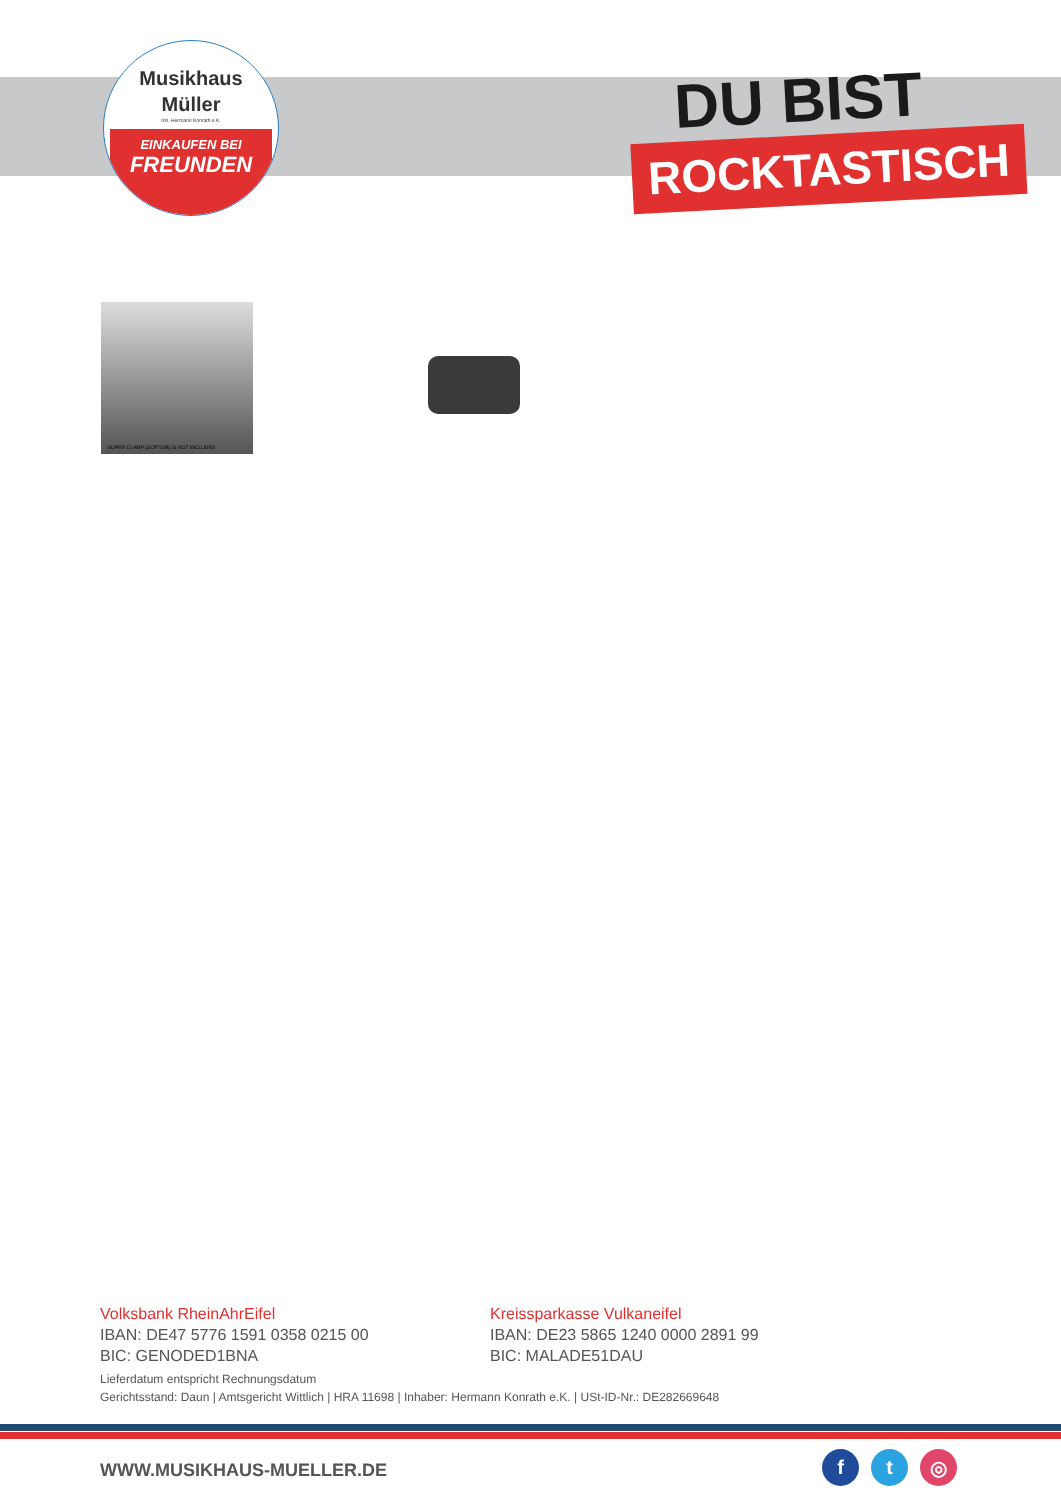Musikhaus
Müller
Inh. Hermann Konrath e.K.
EINKAUFEN BEI
FREUNDEN
DU BIST
ROCKTASTISCH
SUPER CLAMP (SCP710B) IS NOT INCLUDED
Volksbank RheinAhrEifel
IBAN: DE47 5776 1591 0358 0215 00
BIC: GENODED1BNA
Kreissparkasse Vulkaneifel
IBAN: DE23 5865 1240 0000 2891 99
BIC: MALADE51DAU
Lieferdatum entspricht Rechnungsdatum
Gerichtsstand: Daun | Amtsgericht Wittlich | HRA 11698 | Inhaber: Hermann Konrath e.K. | USt-ID-Nr.: DE282669648
WWW.MUSIKHAUS-MUELLER.DE
ft ◎